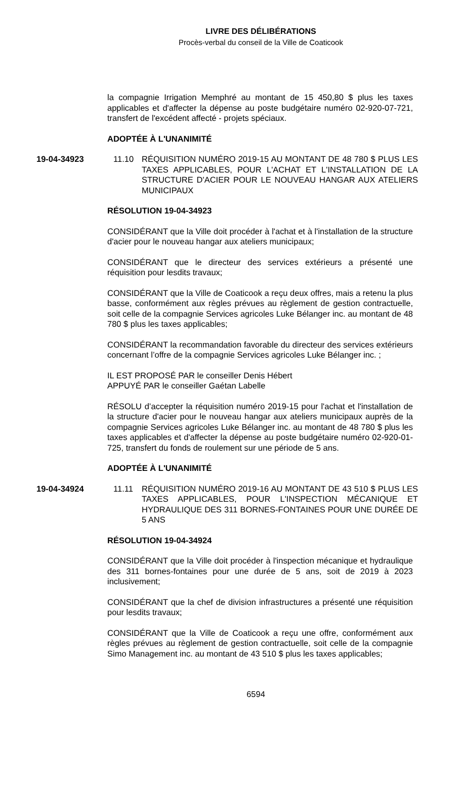LIVRE DES DÉLIBÉRATIONS
Procès-verbal du conseil de la Ville de Coaticook
la compagnie Irrigation Memphré au montant de 15 450,80 $ plus les taxes applicables et d'affecter la dépense au poste budgétaire numéro 02-920-07-721, transfert de l'excédent affecté - projets spéciaux.
ADOPTÉE À L'UNANIMITÉ
19-04-34923 11.10 RÉQUISITION NUMÉRO 2019-15 AU MONTANT DE 48 780 $ PLUS LES TAXES APPLICABLES, POUR L'ACHAT ET L'INSTALLATION DE LA STRUCTURE D'ACIER POUR LE NOUVEAU HANGAR AUX ATELIERS MUNICIPAUX
RÉSOLUTION 19-04-34923
CONSIDÉRANT que la Ville doit procéder à l'achat et à l'installation de la structure d'acier pour le nouveau hangar aux ateliers municipaux;
CONSIDÉRANT que le directeur des services extérieurs a présenté une réquisition pour lesdits travaux;
CONSIDÉRANT que la Ville de Coaticook a reçu deux offres, mais a retenu la plus basse, conformément aux règles prévues au règlement de gestion contractuelle, soit celle de la compagnie Services agricoles Luke Bélanger inc. au montant de 48 780 $ plus les taxes applicables;
CONSIDÉRANT la recommandation favorable du directeur des services extérieurs concernant l’offre de la compagnie Services agricoles Luke Bélanger inc. ;
IL EST PROPOSÉ PAR le conseiller Denis Hébert
APPUYÉ PAR le conseiller Gaétan Labelle
RÉSOLU d’accepter la réquisition numéro 2019-15 pour l'achat et l'installation de la structure d'acier pour le nouveau hangar aux ateliers municipaux auprès de la compagnie Services agricoles Luke Bélanger inc. au montant de 48 780 $ plus les taxes applicables et d'affecter la dépense au poste budgétaire numéro 02-920-01-725, transfert du fonds de roulement sur une période de 5 ans.
ADOPTÉE À L'UNANIMITÉ
19-04-34924 11.11 RÉQUISITION NUMÉRO 2019-16 AU MONTANT DE 43 510 $ PLUS LES TAXES APPLICABLES, POUR L'INSPECTION MÉCANIQUE ET HYDRAULIQUE DES 311 BORNES-FONTAINES POUR UNE DURÉE DE 5 ANS
RÉSOLUTION 19-04-34924
CONSIDÉRANT que la Ville doit procéder à l'inspection mécanique et hydraulique des 311 bornes-fontaines pour une durée de 5 ans, soit de 2019 à 2023 inclusivement;
CONSIDÉRANT que la chef de division infrastructures a présenté une réquisition pour lesdits travaux;
CONSIDÉRANT que la Ville de Coaticook a reçu une offre, conformément aux règles prévues au règlement de gestion contractuelle, soit celle de la compagnie Simo Management inc. au montant de 43 510 $ plus les taxes applicables;
6594